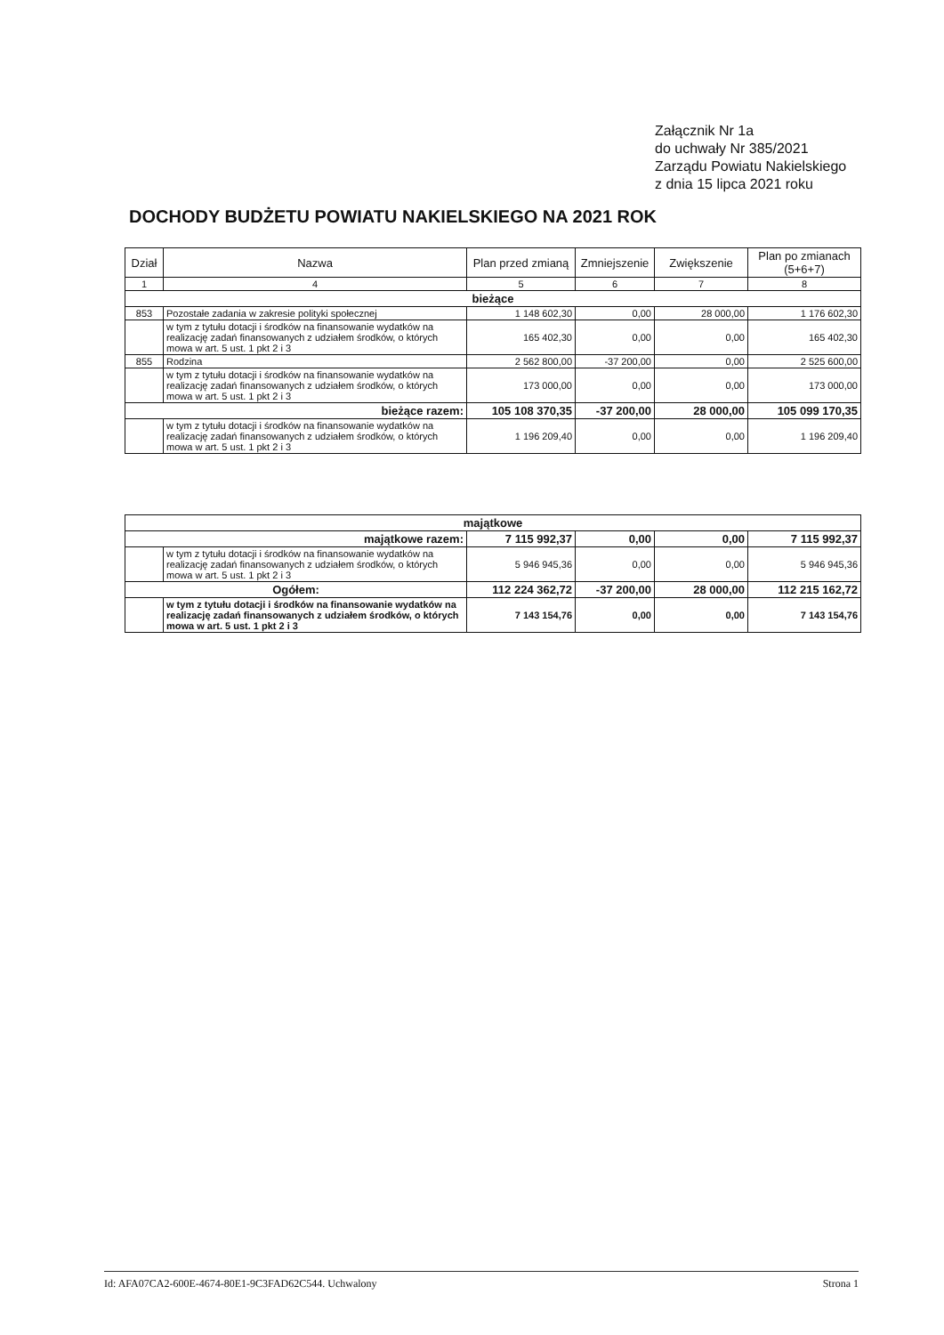Załącznik Nr 1a
do uchwały Nr 385/2021
Zarządu Powiatu Nakielskiego
z dnia 15 lipca 2021 roku
DOCHODY BUDŻETU POWIATU NAKIELSKIEGO NA 2021 ROK
| Dział | Nazwa | Plan przed zmianą | Zmniejszenie | Zwiększenie | Plan po zmianach (5+6+7) |
| --- | --- | --- | --- | --- | --- |
| 1 | 4 | 5 | 6 | 7 | 8 |
| bieżące | | | | | |
| 853 | Pozostałe zadania w zakresie polityki społecznej | 1 148 602,30 | 0,00 | 28 000,00 | 1 176 602,30 |
| | w tym z tytułu dotacji i środków na finansowanie wydatków na realizację zadań finansowanych z udziałem środków, o których mowa w art. 5 ust. 1 pkt 2 i 3 | 165 402,30 | 0,00 | 0,00 | 165 402,30 |
| 855 | Rodzina | 2 562 800,00 | -37 200,00 | 0,00 | 2 525 600,00 |
| | w tym z tytułu dotacji i środków na finansowanie wydatków na realizację zadań finansowanych z udziałem środków, o których mowa w art. 5 ust. 1 pkt 2 i 3 | 173 000,00 | 0,00 | 0,00 | 173 000,00 |
| bieżące razem: | | 105 108 370,35 | -37 200,00 | 28 000,00 | 105 099 170,35 |
| | w tym z tytułu dotacji i środków na finansowanie wydatków na realizację zadań finansowanych z udziałem środków, o których mowa w art. 5 ust. 1 pkt 2 i 3 | 1 196 209,40 | 0,00 | 0,00 | 1 196 209,40 |
| majątkowe | | | | | |
| majątkowe razem: | | 7 115 992,37 | 0,00 | 0,00 | 7 115 992,37 |
| | w tym z tytułu dotacji i środków na finansowanie wydatków na realizację zadań finansowanych z udziałem środków, o których mowa w art. 5 ust. 1 pkt 2 i 3 | 5 946 945,36 | 0,00 | 0,00 | 5 946 945,36 |
| Ogółem: | | 112 224 362,72 | -37 200,00 | 28 000,00 | 112 215 162,72 |
| | w tym z tytułu dotacji i środków na finansowanie wydatków na realizację zadań finansowanych z udziałem środków, o których mowa w art. 5 ust. 1 pkt 2 i 3 | 7 143 154,76 | 0,00 | 0,00 | 7 143 154,76 |
Id: AFA07CA2-600E-4674-80E1-9C3FAD62C544. Uchwalony Strona 1